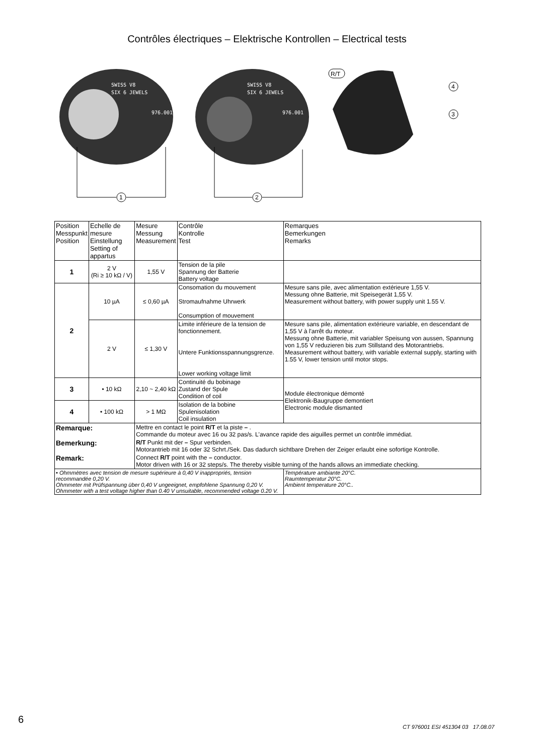Contrôles électriques – Elektrische Kontrollen – Electrical tests
SWISS V8
SIX 6 JEWELS
976.001
SWISS V8
SIX 6 JEWELS
976.001
1
2
4
3
R/T
| Position Messpunkt Position | Echelle de mesure Einstellung Setting of appartus | Mesure Messung Measurement | Contrôle Kontrolle Test | Remarques Bemerkungen Remarks |
| --- | --- | --- | --- | --- |
| 1 | 2 V (Ri ≥ 10 kΩ / V) | 1,55 V | Tension de la pile Spannung der Batterie Battery voltage | |
| 2 | 10 µA | ≤ 0,60 µA | Consomation du mouvement Stromaufnahme Uhrwerk Consumption of mouvement | Mesure sans pile, avec alimentation extérieure 1,55 V. Messung ohne Batterie, mit Speisegerät 1,55 V. Measurement without battery, with power supply unit 1.55 V. |
| | 2 V | ≤ 1,30 V | Limite inférieure de la tension de fonctionnement. Untere Funktionsspannungsgrenze. Lower working voltage limit | Mesure sans pile, alimentation extérieure variable, en descendant de 1,55 V à l'arrêt du moteur. Messung ohne Batterie, mit variabler Speisung von aussen, Spannung von 1,55 V reduzieren bis zum Stillstand des Motorantriebs. Measurement without battery, with variable external supply, starting with 1.55 V, lower tension until motor stops. |
| 3 | • 10 kΩ | 2,10 ~ 2,40 kΩ | Continuité du bobinage Zustand der Spule Condition of coil | Module électronique démonté Elektronik-Baugruppe demontiert Electronic module dismanted |
| 4 | • 100 kΩ | > 1 MΩ | Isolation de la bobine Spulenisolation Coil insulation | |
| Remarque: | | Mettre en contact le point R/T et la piste – . Commande du moteur avec 16 ou 32 pas/s. L'avance rapide des aiguilles permet un contrôle immédiat. | | |
| Bemerkung: | | R/T Punkt mit der – Spur verbinden. Motorantrieb mit 16 oder 32 Schrt./Sek. Das dadurch sichtbare Drehen der Zeiger erlaubt eine sofortige Kontrolle. | | |
| Remark: | | Connect R/T point with the – conductor. Motor driven with 16 or 32 steps/s. The thereby visible turning of the hands allows an immediate checking. | | |
| • Ohmmètres avec tension de mesure supérieure à 0,40 V inappropriés, tension recommandée 0,20 V. Ohmmeter mit Prüfspannung über 0,40 V ungeeignet, empfohlene Spannung 0,20 V. Ohmmeter with a test voltage higher than 0.40 V unsuitable, recommended voltage 0.20 V. | | | | Température ambiante 20°C. Raumtemperatur 20°C. Ambient temperature 20°C.. |
6
CT 976001 ESI 451304 03 17.08.07